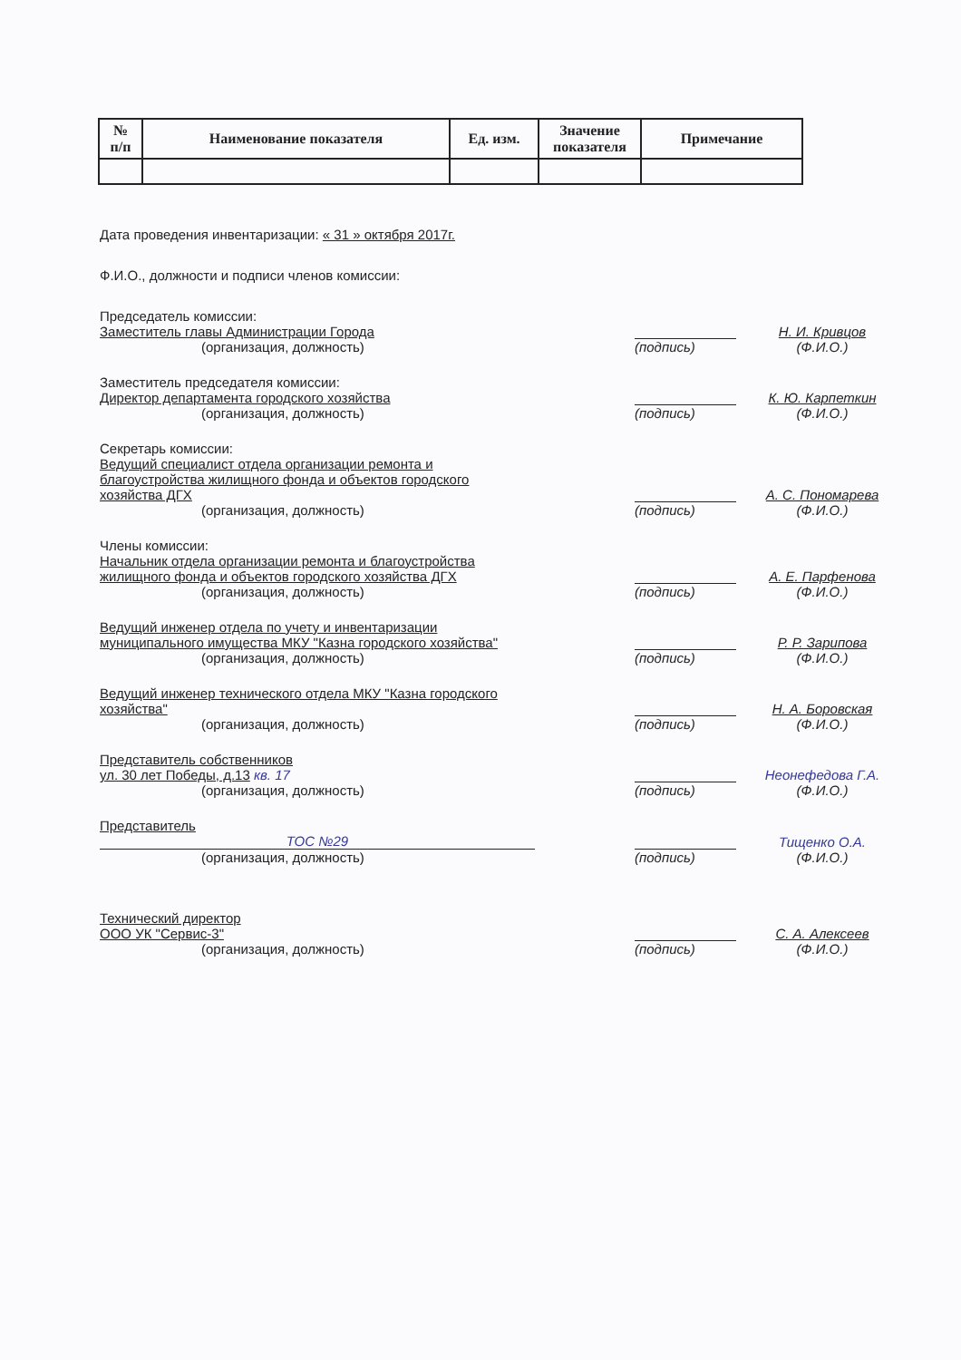| № п/п | Наименование показателя | Ед. изм. | Значение показателя | Примечание |
| --- | --- | --- | --- | --- |
Дата проведения инвентаризации: « 31 » октября 2017г.
Ф.И.О., должности и подписи членов комиссии:
Председатель комиссии:
Заместитель главы Администрации Города
(организация, должность)
(подпись)
Н. И. Кривцов
(Ф.И.О.)
Заместитель председателя комиссии:
Директор департамента городского хозяйства
(организация, должность)
(подпись)
К. Ю. Карпеткин
(Ф.И.О.)
Секретарь комиссии:
Ведущий специалист отдела организации ремонта и благоустройства жилищного фонда и объектов городского хозяйства ДГХ
(организация, должность)
(подпись)
А. С. Пономарева
(Ф.И.О.)
Члены комиссии:
Начальник отдела организации ремонта и благоустройства жилищного фонда и объектов городского хозяйства ДГХ
(организация, должность)
(подпись)
А. Е. Парфенова
(Ф.И.О.)
Ведущий инженер отдела по учету и инвентаризации муниципального имущества МКУ "Казна городского хозяйства"
(организация, должность)
(подпись)
Р. Р. Зарипова
(Ф.И.О.)
Ведущий инженер технического отдела МКУ "Казна городского хозяйства"
(организация, должность)
(подпись)
Н. А. Боровская
(Ф.И.О.)
Представитель собственников
ул. 30 лет Победы, д.13 кв. 17
(организация, должность)
(подпись)
Неонефедова Г.А.
(Ф.И.О.)
Представитель
ТОС №29
(организация, должность)
(подпись)
Тищенко О.А.
(Ф.И.О.)
Технический директор
ООО УК "Сервис-3"
(организация, должность)
(подпись)
С. А. Алексеев
(Ф.И.О.)